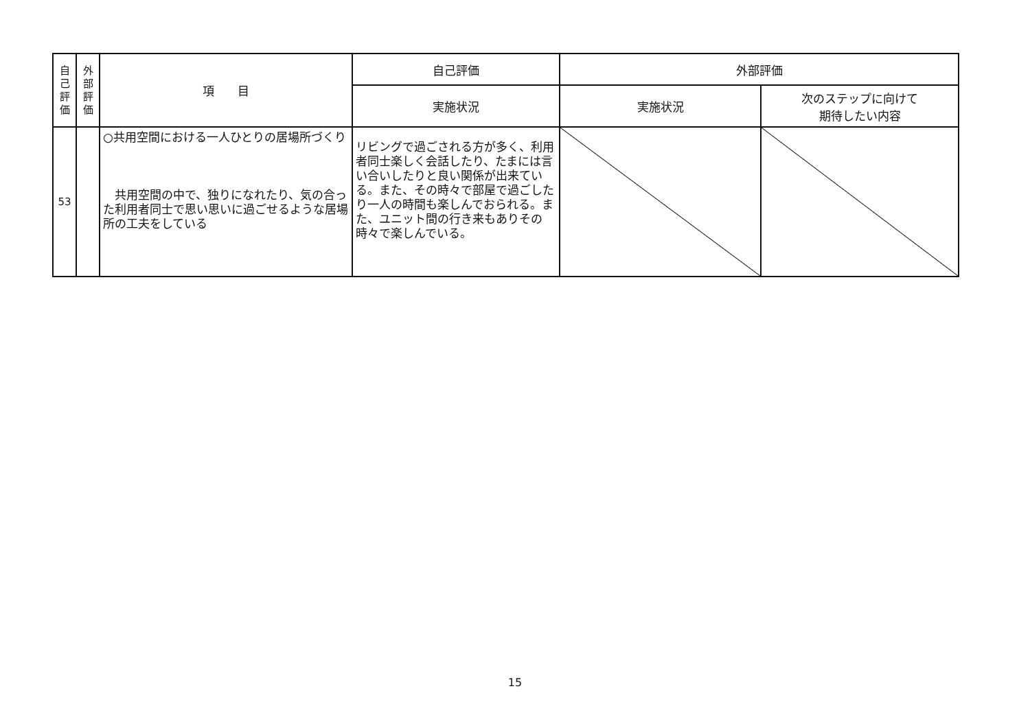| 自 己 評 価 | 外 部 評 価 | 項 目 | 自己評価 | 外部評価 | |
| --- | --- | --- | --- | --- | --- |
| | | | 実施状況 | 実施状況 | 次のステップに向けて 期待したい内容 |
| 53 | | ○共用空間における一人ひとりの居場所づくり 共用空間の中で、独りになれたり、気の合った利用者同士で思い思いに過ごせるような居場所の工夫をしている | リビングで過ごされる方が多く、利用者同士楽しく会話したり、たまには言い合いしたりと良い関係が出来ている。また、その時々で部屋で過ごしたり一人の時間も楽しんでおられる。また、ユニット間の行き来もありその時々で楽しんでいる。 | | |
15